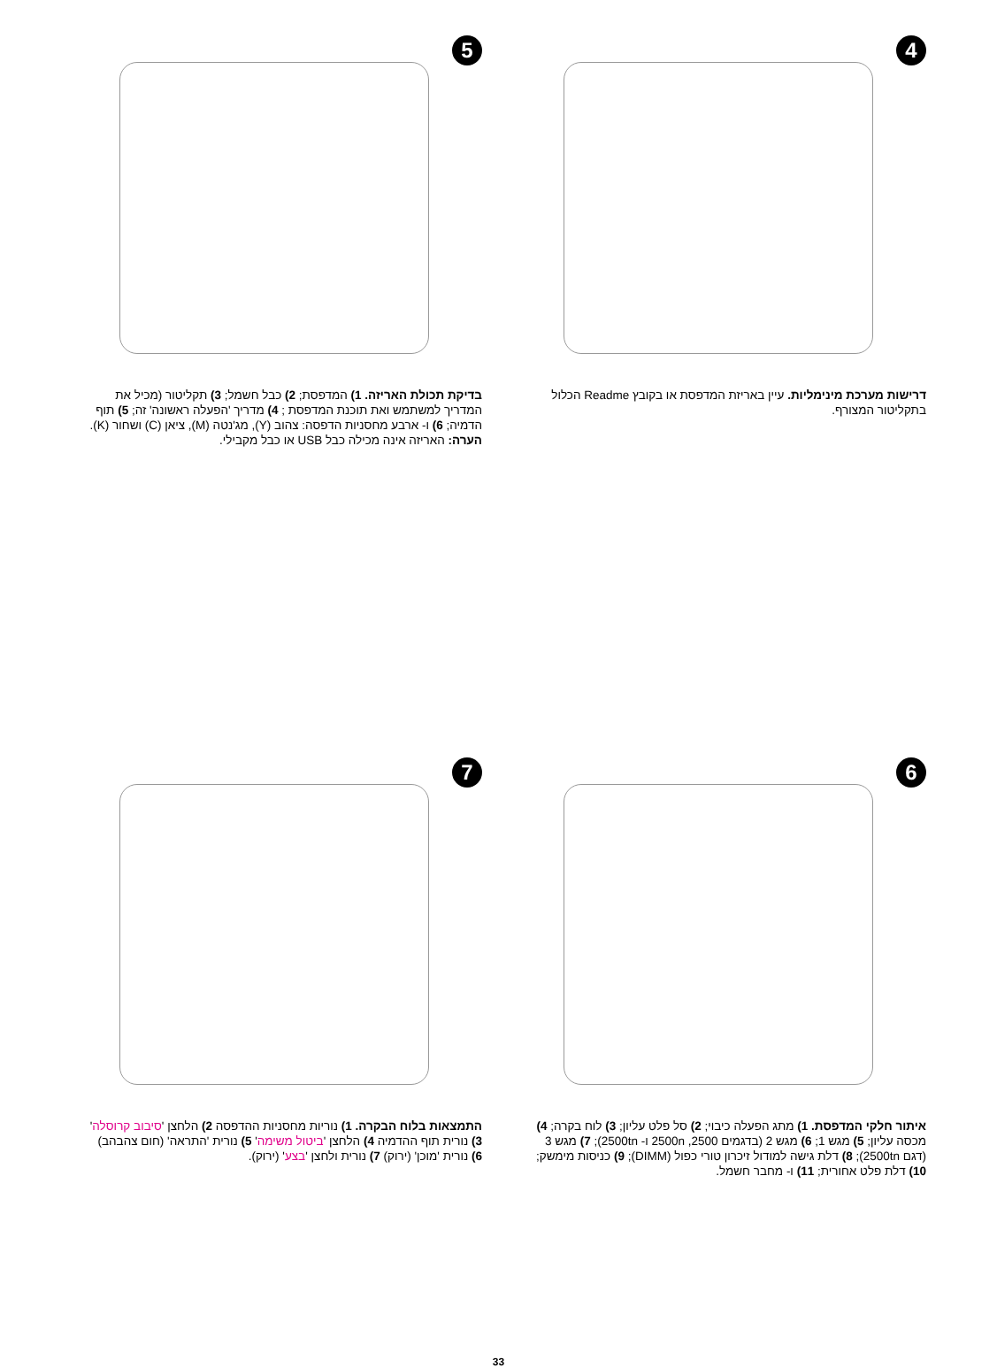4
דרישות מערכת מינימליות. עיין באריזת המדפסת או בקובץ Readme הכלול בתקליטור המצורף.
5
בדיקת תכולת האריזה. 1) המדפסת; 2) כבל חשמל; 3) תקליטור (מכיל את המדריך למשתמש ואת תוכנת המדפסת ; 4) מדריך 'הפעלה ראשונה' זה; 5) תוף הדמיה; 6) ו- ארבע מחסניות הדפסה: צהוב (Y), מג'נטה (M), ציאן (C) ושחור (K). הערה: האריזה אינה מכילה כבל USB או כבל מקבילי.
6
איתור חלקי המדפסת. 1) מתג הפעלה כיבוי; 2) סל פלט עליון; 3) לוח בקרה; 4) מכסה עליון; 5) מגש 1; 6) מגש 2 (בדגמים 2500, 2500n ו- 2500tn); 7) מגש 3 (דגם 2500tn); 8) דלת גישה למודול זיכרון טורי כפול (DIMM); 9) כניסות מימשק; 10) דלת פלט אחורית; 11) ו- מחבר חשמל.
7
התמצאות בלוח הבקרה. 1) נוריות מחסניות ההדפסה 2) הלחצן 'סיבוב קרוסלה' 3) נורית תוף ההדמיה 4) הלחצן 'ביטול משימה' 5) נורית 'התראה' (חום צהבהב) 6) נורית 'מוכן' (ירוק) 7) נורית ולחצן 'בצע' (ירוק).
33